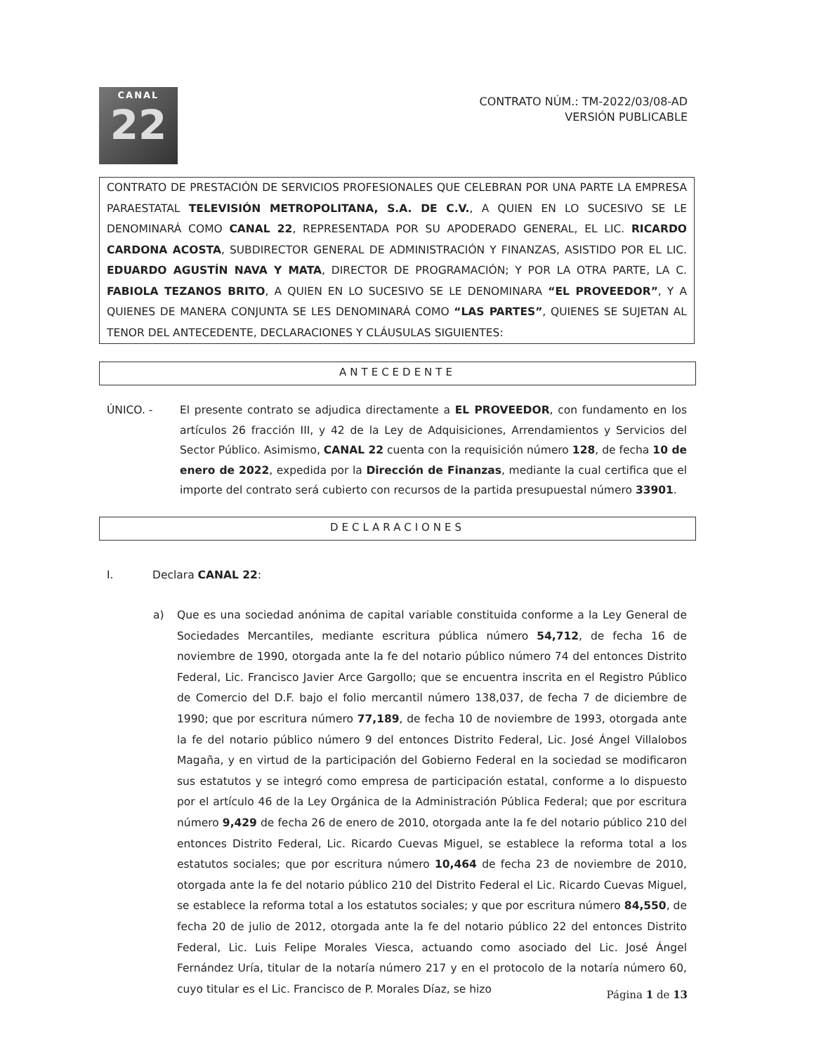CANAL
22
CONTRATO NÚM.: TM-2022/03/08-AD
VERSIÓN PUBLICABLE
CONTRATO DE PRESTACIÓN DE SERVICIOS PROFESIONALES QUE CELEBRAN POR UNA PARTE LA EMPRESA PARAESTATAL TELEVISIÓN METROPOLITANA, S.A. DE C.V., A QUIEN EN LO SUCESIVO SE LE DENOMINARÁ COMO CANAL 22, REPRESENTADA POR SU APODERADO GENERAL, EL LIC. RICARDO CARDONA ACOSTA, SUBDIRECTOR GENERAL DE ADMINISTRACIÓN Y FINANZAS, ASISTIDO POR EL LIC. EDUARDO AGUSTÍN NAVA Y MATA, DIRECTOR DE PROGRAMACIÓN; Y POR LA OTRA PARTE, LA C. FABIOLA TEZANOS BRITO, A QUIEN EN LO SUCESIVO SE LE DENOMINARA “EL PROVEEDOR”, Y A QUIENES DE MANERA CONJUNTA SE LES DENOMINARÁ COMO “LAS PARTES”, QUIENES SE SUJETAN AL TENOR DEL ANTECEDENTE, DECLARACIONES Y CLÁUSULAS SIGUIENTES:
ANTECEDENTE
ÚNICO. - El presente contrato se adjudica directamente a EL PROVEEDOR, con fundamento en los artículos 26 fracción III, y 42 de la Ley de Adquisiciones, Arrendamientos y Servicios del Sector Público. Asimismo, CANAL 22 cuenta con la requisición número 128, de fecha 10 de enero de 2022, expedida por la Dirección de Finanzas, mediante la cual certifica que el importe del contrato será cubierto con recursos de la partida presupuestal número 33901.
DECLARACIONES
I. Declara CANAL 22:
a) Que es una sociedad anónima de capital variable constituida conforme a la Ley General de Sociedades Mercantiles, mediante escritura pública número 54,712, de fecha 16 de noviembre de 1990, otorgada ante la fe del notario público número 74 del entonces Distrito Federal, Lic. Francisco Javier Arce Gargollo; que se encuentra inscrita en el Registro Público de Comercio del D.F. bajo el folio mercantil número 138,037, de fecha 7 de diciembre de 1990; que por escritura número 77,189, de fecha 10 de noviembre de 1993, otorgada ante la fe del notario público número 9 del entonces Distrito Federal, Lic. José Ángel Villalobos Magaña, y en virtud de la participación del Gobierno Federal en la sociedad se modificaron sus estatutos y se integró como empresa de participación estatal, conforme a lo dispuesto por el artículo 46 de la Ley Orgánica de la Administración Pública Federal; que por escritura número 9,429 de fecha 26 de enero de 2010, otorgada ante la fe del notario público 210 del entonces Distrito Federal, Lic. Ricardo Cuevas Miguel, se establece la reforma total a los estatutos sociales; que por escritura número 10,464 de fecha 23 de noviembre de 2010, otorgada ante la fe del notario público 210 del Distrito Federal el Lic. Ricardo Cuevas Miguel, se establece la reforma total a los estatutos sociales; y que por escritura número 84,550, de fecha 20 de julio de 2012, otorgada ante la fe del notario público 22 del entonces Distrito Federal, Lic. Luis Felipe Morales Viesca, actuando como asociado del Lic. José Ángel Fernández Uría, titular de la notaría número 217 y en el protocolo de la notaría número 60, cuyo titular es el Lic. Francisco de P. Morales Díaz, se hizo
Página 1 de 13